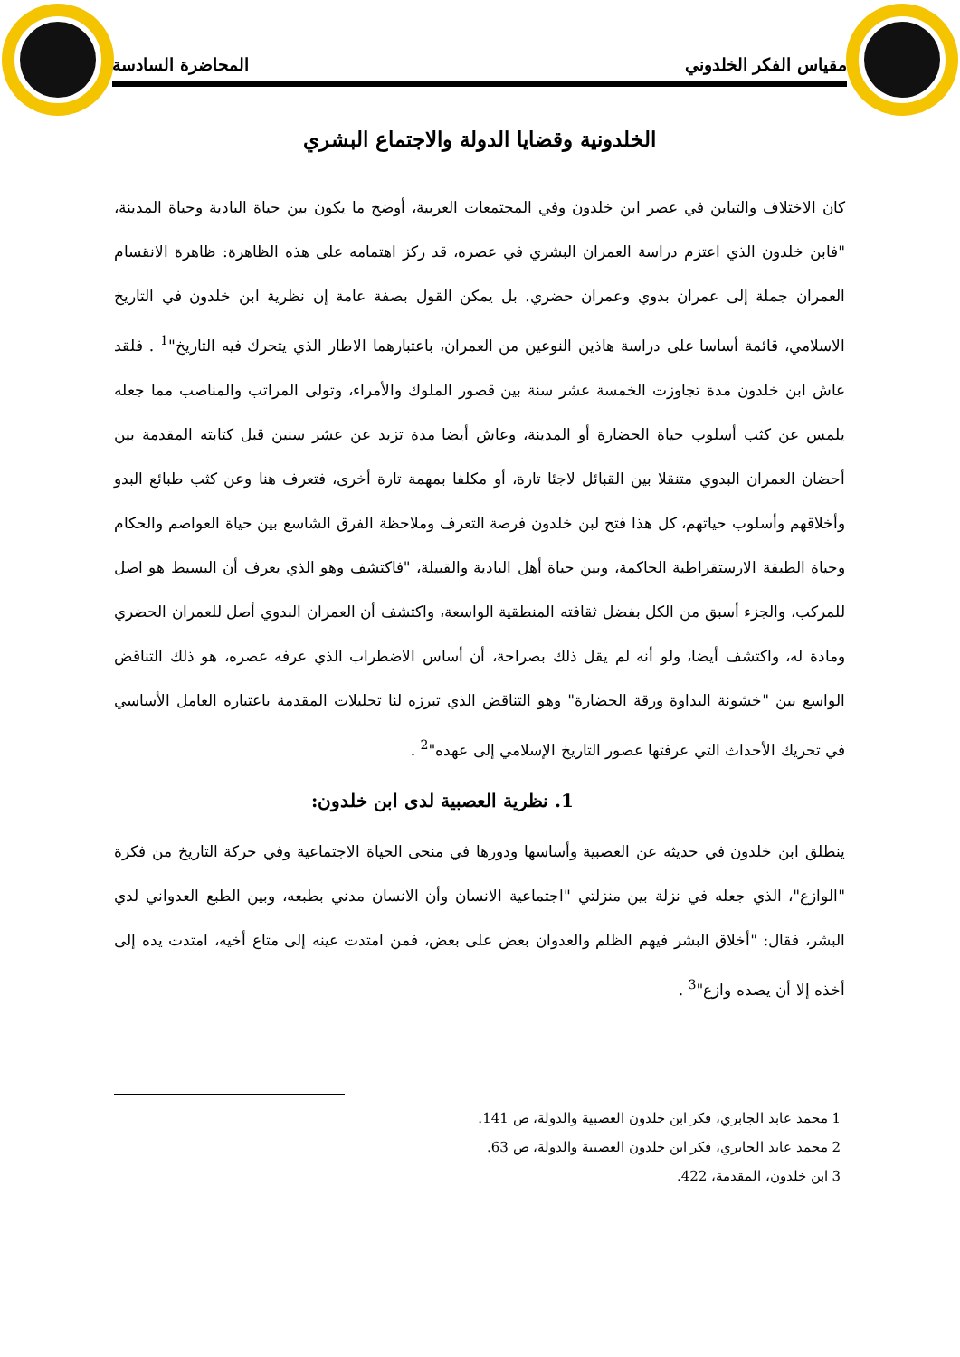مقياس الفكر الخلدوني المحاضرة السادسة
الخلدونية وقضايا الدولة والاجتماع البشري
كان الاختلاف والتباين في عصر ابن خلدون وفي المجتمعات العربية، أوضح ما يكون بين حياة البادية وحياة المدينة، "فابن خلدون الذي اعتزم دراسة العمران البشري في عصره، قد ركز اهتمامه على هذه الظاهرة: ظاهرة الانقسام العمران جملة إلى عمران بدوي وعمران حضري. بل يمكن القول بصفة عامة إن نظرية ابن خلدون في التاريخ الاسلامي، قائمة أساسا على دراسة هاذين النوعين من العمران، باعتبارهما الاطار الذي يتحرك فيه التاريخ"<sup>1</sup> . فلقد عاش ابن خلدون مدة تجاوزت الخمسة عشر سنة بين قصور الملوك والأمراء، وتولى المراتب والمناصب مما جعله يلمس عن كثب أسلوب حياة الحضارة أو المدينة، وعاش أيضا مدة تزيد عن عشر سنين قبل كتابته المقدمة بين أحضان العمران البدوي متنقلا بين القبائل لاجئا تارة، أو مكلفا بمهمة تارة أخرى، فتعرف هنا وعن كثب طبائع البدو وأخلاقهم وأسلوب حياتهم، كل هذا فتح لبن خلدون فرصة التعرف وملاحظة الفرق الشاسع بين حياة العواصم والحكام وحياة الطبقة الارستقراطية الحاكمة، وبين حياة أهل البادية والقبيلة، "فاكتشف وهو الذي يعرف أن البسيط هو اصل للمركب، والجزء أسبق من الكل بفضل ثقافته المنطقية الواسعة، واكتشف أن العمران البدوي أصل للعمران الحضري ومادة له، واكتشف أيضا، ولو أنه لم يقل ذلك بصراحة، أن أساس الاضطراب الذي عرفه عصره، هو ذلك التناقض الواسع بين "خشونة البداوة ورقة الحضارة" وهو التناقض الذي تبرزه لنا تحليلات المقدمة باعتباره العامل الأساسي في تحريك الأحداث التي عرفتها عصور التاريخ الإسلامي إلى عهده"<sup>2</sup> .
1. نظرية العصبية لدى ابن خلدون:
ينطلق ابن خلدون في حديثه عن العصبية وأساسها ودورها في منحى الحياة الاجتماعية وفي حركة التاريخ من فكرة "الوازع"، الذي جعله في نزلة بين منزلتي "اجتماعية الانسان وأن الانسان مدني بطبعه، وبين الطبع العدواني لدي البشر، فقال: "أخلاق البشر فيهم الظلم والعدوان بعض على بعض، فمن امتدت عينه إلى متاع أخيه، امتدت يده إلى أخذه إلا أن يصده وازع"<sup>3</sup> .
1 محمد عابد الجابري، فكر ابن خلدون العصبية والدولة، ص 141.
2 محمد عابد الجابري، فكر ابن خلدون العصبية والدولة، ص 63.
3 ابن خلدون، المقدمة، 422.